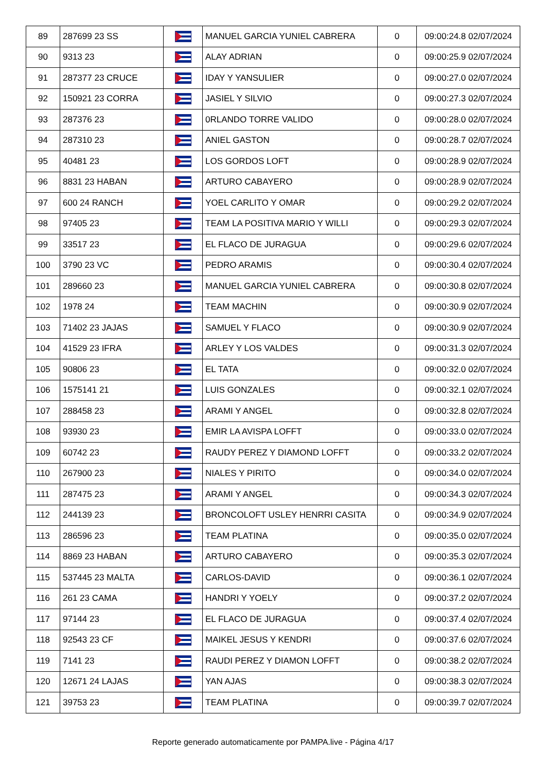| 89 | 287699 23 SS | | MANUEL GARCIA YUNIEL CABRERA | 0 | 09:00:24.8 02/07/2024 |
| 90 | 9313 23 | | ALAY ADRIAN | 0 | 09:00:25.9 02/07/2024 |
| 91 | 287377 23 CRUCE | | IDAY Y YANSULIER | 0 | 09:00:27.0 02/07/2024 |
| 92 | 150921 23 CORRA | | JASIEL Y SILVIO | 0 | 09:00:27.3 02/07/2024 |
| 93 | 287376 23 | | 0RLANDO TORRE VALIDO | 0 | 09:00:28.0 02/07/2024 |
| 94 | 287310 23 | | ANIEL GASTON | 0 | 09:00:28.7 02/07/2024 |
| 95 | 40481 23 | | LOS GORDOS LOFT | 0 | 09:00:28.9 02/07/2024 |
| 96 | 8831 23 HABAN | | ARTURO CABAYERO | 0 | 09:00:28.9 02/07/2024 |
| 97 | 600 24 RANCH | | YOEL CARLITO Y OMAR | 0 | 09:00:29.2 02/07/2024 |
| 98 | 97405 23 | | TEAM LA POSITIVA MARIO Y WILLI | 0 | 09:00:29.3 02/07/2024 |
| 99 | 33517 23 | | EL FLACO DE JURAGUA | 0 | 09:00:29.6 02/07/2024 |
| 100 | 3790 23 VC | | PEDRO ARAMIS | 0 | 09:00:30.4 02/07/2024 |
| 101 | 289660 23 | | MANUEL GARCIA YUNIEL CABRERA | 0 | 09:00:30.8 02/07/2024 |
| 102 | 1978 24 | | TEAM MACHIN | 0 | 09:00:30.9 02/07/2024 |
| 103 | 71402 23 JAJAS | | SAMUEL Y FLACO | 0 | 09:00:30.9 02/07/2024 |
| 104 | 41529 23 IFRA | | ARLEY Y LOS VALDES | 0 | 09:00:31.3 02/07/2024 |
| 105 | 90806 23 | | EL TATA | 0 | 09:00:32.0 02/07/2024 |
| 106 | 1575141 21 | | LUIS GONZALES | 0 | 09:00:32.1 02/07/2024 |
| 107 | 288458 23 | | ARAMI Y ANGEL | 0 | 09:00:32.8 02/07/2024 |
| 108 | 93930 23 | | EMIR LA AVISPA LOFFT | 0 | 09:00:33.0 02/07/2024 |
| 109 | 60742 23 | | RAUDY PEREZ Y DIAMOND LOFFT | 0 | 09:00:33.2 02/07/2024 |
| 110 | 267900 23 | | NIALES Y PIRITO | 0 | 09:00:34.0 02/07/2024 |
| 111 | 287475 23 | | ARAMI Y ANGEL | 0 | 09:00:34.3 02/07/2024 |
| 112 | 244139 23 | | BRONCOLOFT USLEY HENRRI CASITA | 0 | 09:00:34.9 02/07/2024 |
| 113 | 286596 23 | | TEAM PLATINA | 0 | 09:00:35.0 02/07/2024 |
| 114 | 8869 23 HABAN | | ARTURO CABAYERO | 0 | 09:00:35.3 02/07/2024 |
| 115 | 537445 23 MALTA | | CARLOS-DAVID | 0 | 09:00:36.1 02/07/2024 |
| 116 | 261 23 CAMA | | HANDRI Y YOELY | 0 | 09:00:37.2 02/07/2024 |
| 117 | 97144 23 | | EL FLACO DE JURAGUA | 0 | 09:00:37.4 02/07/2024 |
| 118 | 92543 23 CF | | MAIKEL JESUS Y KENDRI | 0 | 09:00:37.6 02/07/2024 |
| 119 | 7141 23 | | RAUDI PEREZ Y DIAMON LOFFT | 0 | 09:00:38.2 02/07/2024 |
| 120 | 12671 24 LAJAS | | YAN AJAS | 0 | 09:00:38.3 02/07/2024 |
| 121 | 39753 23 | | TEAM PLATINA | 0 | 09:00:39.7 02/07/2024 |
Reporte generado automaticamente por PAMPA.live - Página 4/17